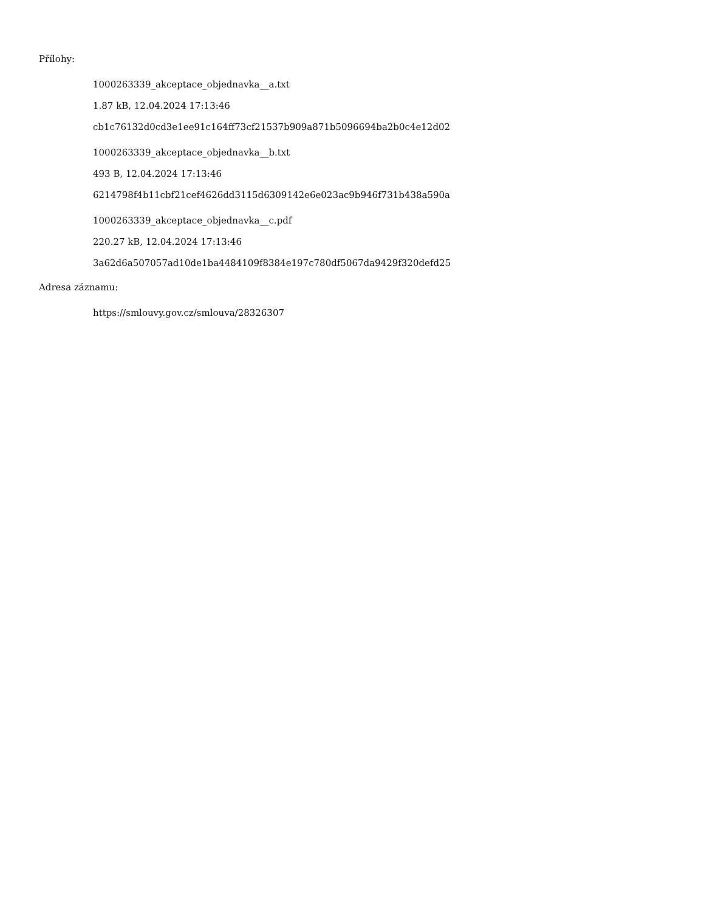Přílohy:
1000263339_akceptace_objednavka__a.txt
1.87 kB, 12.04.2024 17:13:46
cb1c76132d0cd3e1ee91c164ff73cf21537b909a871b5096694ba2b0c4e12d02
1000263339_akceptace_objednavka__b.txt
493 B, 12.04.2024 17:13:46
6214798f4b11cbf21cef4626dd3115d6309142e6e023ac9b946f731b438a590a
1000263339_akceptace_objednavka__c.pdf
220.27 kB, 12.04.2024 17:13:46
3a62d6a507057ad10de1ba4484109f8384e197c780df5067da9429f320defd25
Adresa záznamu:
https://smlouvy.gov.cz/smlouva/28326307